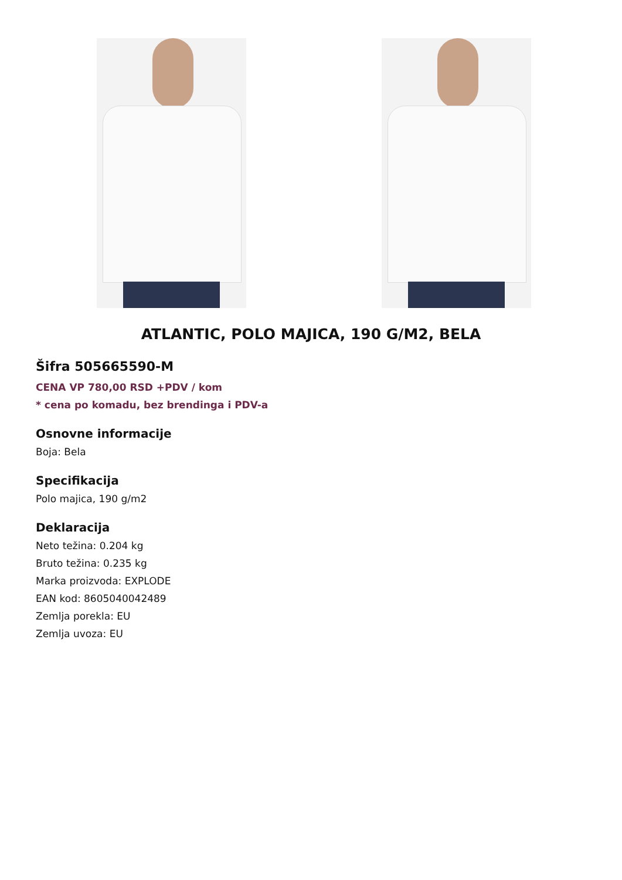ATLANTIC, POLO MAJICA, 190 G/M2, BELA
Šifra 505665590-M
CENA VP 780,00 RSD +PDV / kom
* cena po komadu, bez brendinga i PDV-a
Osnovne informacije
Boja: Bela
Specifikacija
Polo majica, 190 g/m2
Deklaracija
Neto težina: 0.204 kg
Bruto težina: 0.235 kg
Marka proizvoda: EXPLODE
EAN kod: 8605040042489
Zemlja porekla: EU
Zemlja uvoza: EU